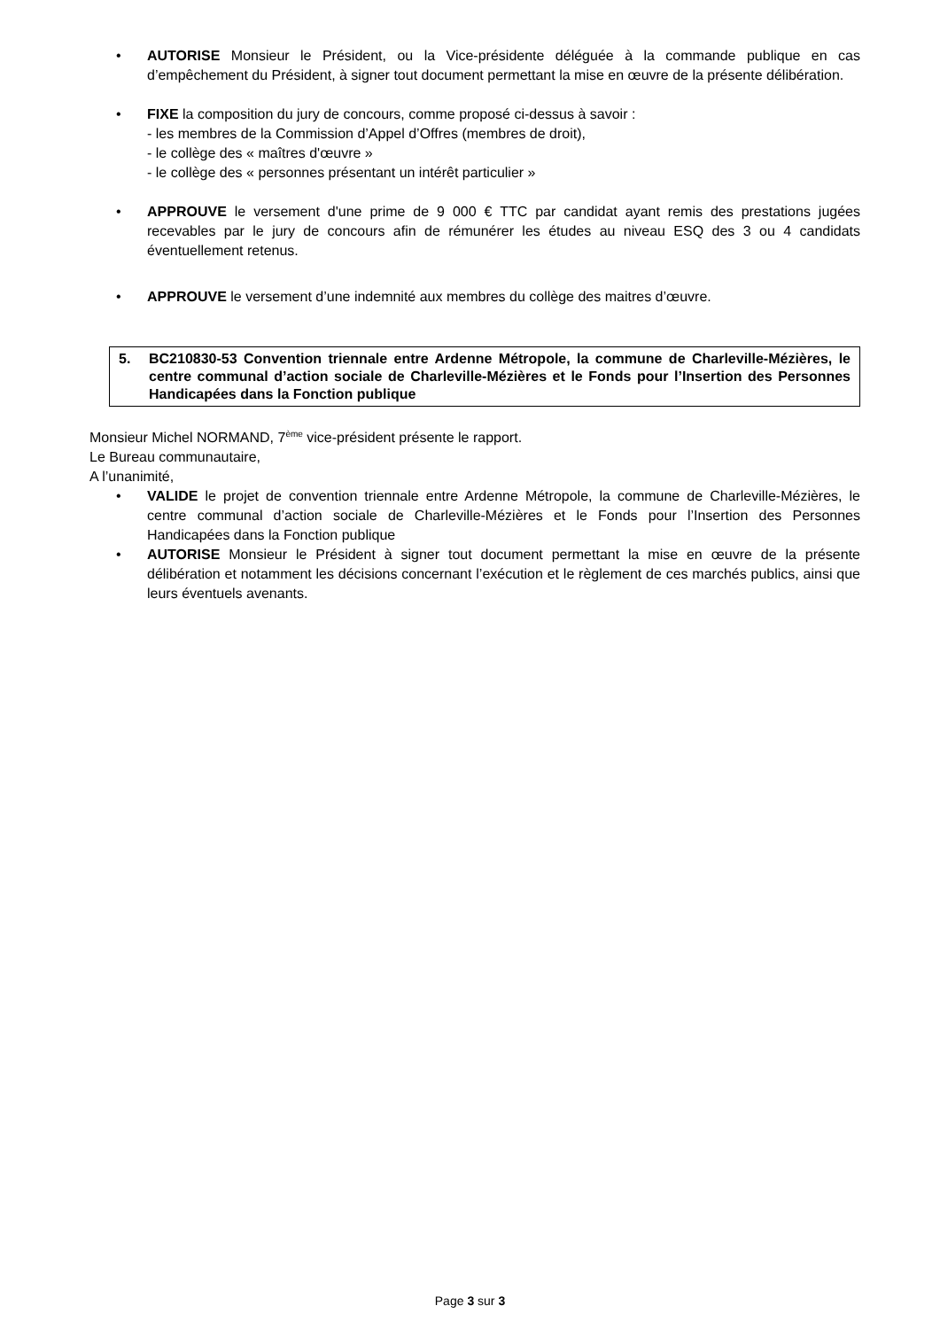• AUTORISE Monsieur le Président, ou la Vice-présidente déléguée à la commande publique en cas d’empêchement du Président, à signer tout document permettant la mise en œuvre de la présente délibération.
• FIXE la composition du jury de concours, comme proposé ci-dessus à savoir :
- les membres de la Commission d’Appel d’Offres (membres de droit),
- le collège des « maîtres d'œuvre »
- le collège des « personnes présentant un intérêt particulier »
• APPROUVE le versement d'une prime de 9 000 € TTC par candidat ayant remis des prestations jugées recevables par le jury de concours afin de rémunérer les études au niveau ESQ des 3 ou 4 candidats éventuellement retenus.
• APPROUVE le versement d’une indemnité aux membres du collège des maitres d’œuvre.
5. BC210830-53 Convention triennale entre Ardenne Métropole, la commune de Charleville-Mézières, le centre communal d’action sociale de Charleville-Mézières et le Fonds pour l’Insertion des Personnes Handicapées dans la Fonction publique
Monsieur Michel NORMAND, 7<sup>ème</sup> vice-président présente le rapport.
Le Bureau communautaire,
A l’unanimité,
• VALIDE le projet de convention triennale entre Ardenne Métropole, la commune de Charleville-Mézières, le centre communal d’action sociale de Charleville-Mézières et le Fonds pour l’Insertion des Personnes Handicapées dans la Fonction publique
• AUTORISE Monsieur le Président à signer tout document permettant la mise en œuvre de la présente délibération et notamment les décisions concernant l’exécution et le règlement de ces marchés publics, ainsi que leurs éventuels avenants.
Page 3 sur 3